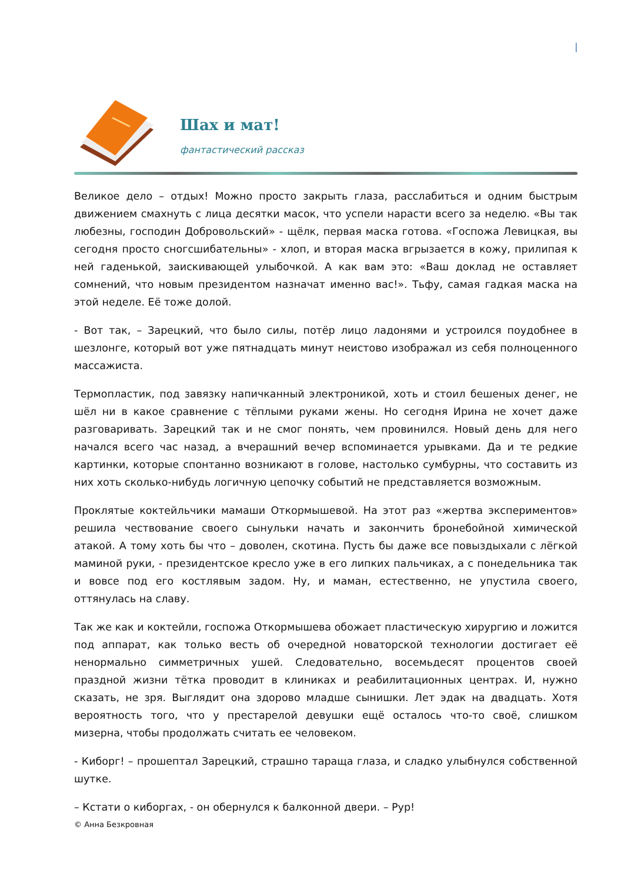|
Шах и мат!
фантастический рассказ
Великое дело – отдых! Можно просто закрыть глаза, расслабиться и одним быстрым движением смахнуть с лица десятки масок, что успели нарасти всего за неделю. «Вы так любезны, господин Добровольский» - щёлк, первая маска готова. «Госпожа Левицкая, вы сегодня просто сногсшибательны» - хлоп, и вторая маска вгрызается в кожу, прилипая к ней гаденькой, заискивающей улыбочкой. А как вам это: «Ваш доклад не оставляет сомнений, что новым президентом назначат именно вас!». Тьфу, самая гадкая маска на этой неделе. Её тоже долой.
- Вот так, – Зарецкий, что было силы, потёр лицо ладонями и устроился поудобнее в шезлонге, который вот уже пятнадцать минут неистово изображал из себя полноценного массажиста.
Термопластик, под завязку напичканный электроникой, хоть и стоил бешеных денег, не шёл ни в какое сравнение с тёплыми руками жены. Но сегодня Ирина не хочет даже разговаривать. Зарецкий так и не смог понять, чем провинился. Новый день для него начался всего час назад, а вчерашний вечер вспоминается урывками. Да и те редкие картинки, которые спонтанно возникают в голове, настолько сумбурны, что составить из них хоть сколько-нибудь логичную цепочку событий не представляется возможным.
Проклятые коктейльчики мамаши Откормышевой. На этот раз «жертва экспериментов» решила чествование своего сынульки начать и закончить бронебойной химической атакой. А тому хоть бы что – доволен, скотина. Пусть бы даже все повыздыхали с лёгкой маминой руки, - президентское кресло уже в его липких пальчиках, а с понедельника так и вовсе под его костлявым задом. Ну, и маман, естественно, не упустила своего, оттянулась на славу.
Так же как и коктейли, госпожа Откормышева обожает пластическую хирургию и ложится под аппарат, как только весть об очередной новаторской технологии достигает её ненормально симметричных ушей. Следовательно, восемьдесят процентов своей праздной жизни тётка проводит в клиниках и реабилитационных центрах. И, нужно сказать, не зря. Выглядит она здорово младше сынишки. Лет эдак на двадцать. Хотя вероятность того, что у престарелой девушки ещё осталось что-то своё, слишком мизерна, чтобы продолжать считать ее человеком.
- Киборг! – прошептал Зарецкий, страшно тараща глаза, и сладко улыбнулся собственной шутке.
– Кстати о киборгах, - он обернулся к балконной двери. – Рур!
© Анна Безкровная